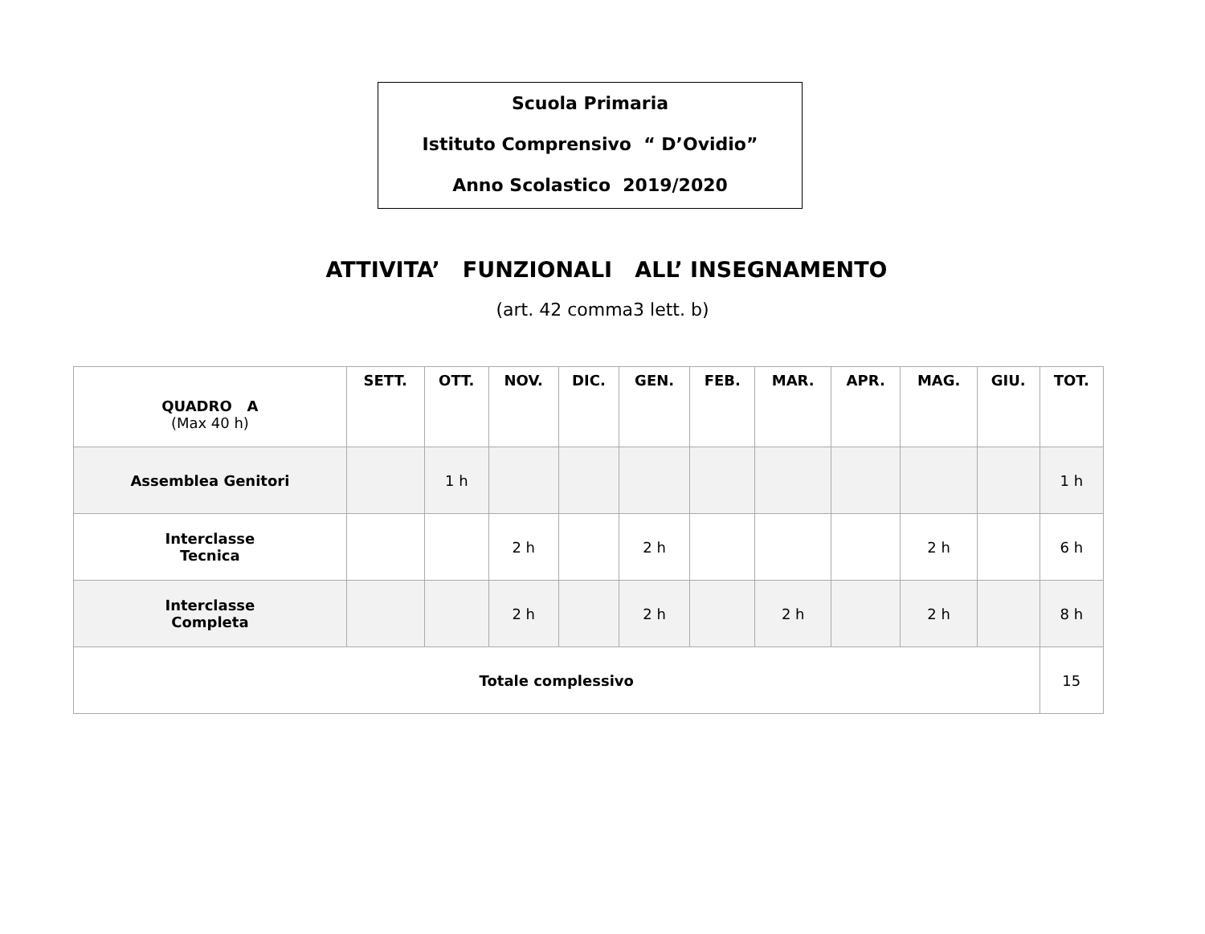Scuola Primaria
Istituto Comprensivo “ D’Ovidio”
Anno Scolastico 2019/2020
ATTIVITA’ FUNZIONALI ALL’ INSEGNAMENTO
(art. 42 comma3 lett. b)
| QUADRO A (Max 40 h) | SETT. | OTT. | NOV. | DIC. | GEN. | FEB. | MAR. | APR. | MAG. | GIU. | TOT. |
| --- | --- | --- | --- | --- | --- | --- | --- | --- | --- | --- | --- |
| Assemblea Genitori | | 1 h | | | | | | | | | 1 h |
| Interclasse Tecnica | | | 2 h | | 2 h | | | | 2 h | | 6 h |
| Interclasse Completa | | | 2 h | | 2 h | | 2 h | | 2 h | | 8 h |
| Totale complessivo | | | | | | | | | | | 15 |